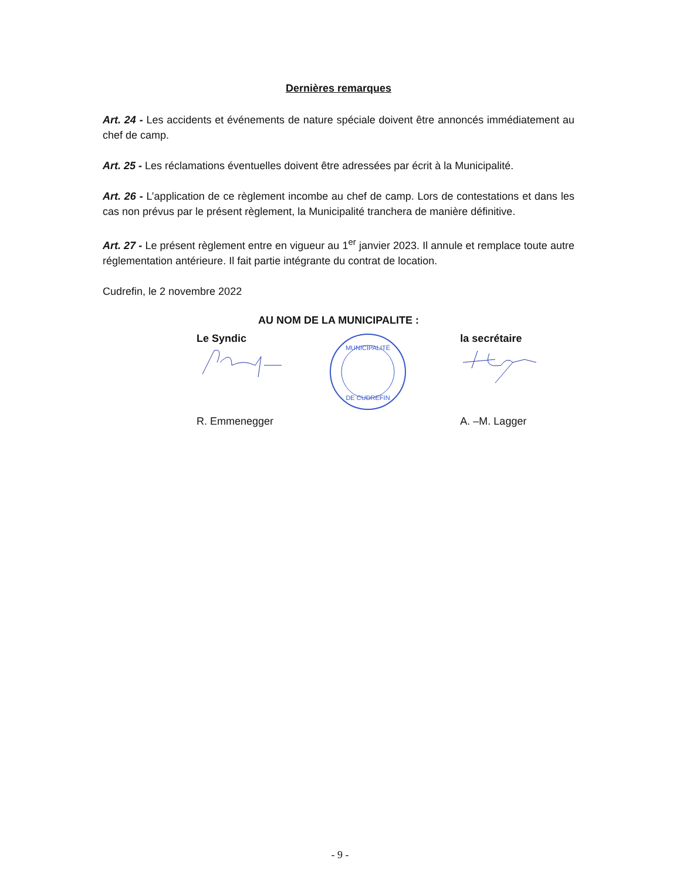Dernières remarques
Art. 24 - Les accidents et événements de nature spéciale doivent être annoncés immédiatement au chef de camp.
Art. 25 - Les réclamations éventuelles doivent être adressées par écrit à la Municipalité.
Art. 26 - L’application de ce règlement incombe au chef de camp. Lors de contestations et dans les cas non prévus par le présent règlement, la Municipalité tranchera de manière définitive.
Art. 27 - Le présent règlement entre en vigueur au 1<sup>er</sup> janvier 2023. Il annule et remplace toute autre réglementation antérieure. Il fait partie intégrante du contrat de location.
Cudrefin, le 2 novembre 2022
AU NOM DE LA MUNICIPALITE :
Le Syndic
R. Emmenegger
MUNICIPALITÉ
DE CUDREFIN
la secrétaire
A. –M. Lagger
- 9 -